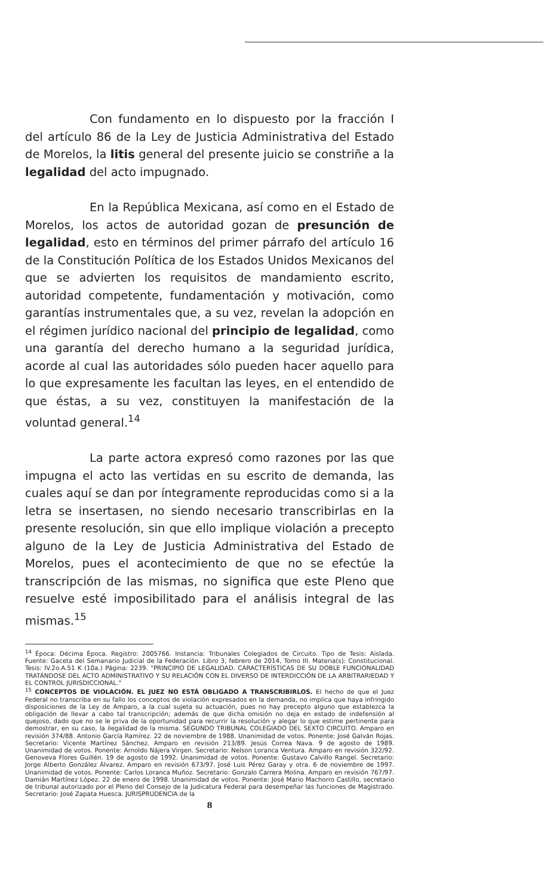Con fundamento en lo dispuesto por la fracción I del artículo 86 de la Ley de Justicia Administrativa del Estado de Morelos, la litis general del presente juicio se constriñe a la legalidad del acto impugnado.
En la República Mexicana, así como en el Estado de Morelos, los actos de autoridad gozan de presunción de legalidad, esto en términos del primer párrafo del artículo 16 de la Constitución Política de los Estados Unidos Mexicanos del que se advierten los requisitos de mandamiento escrito, autoridad competente, fundamentación y motivación, como garantías instrumentales que, a su vez, revelan la adopción en el régimen jurídico nacional del principio de legalidad, como una garantía del derecho humano a la seguridad jurídica, acorde al cual las autoridades sólo pueden hacer aquello para lo que expresamente les facultan las leyes, en el entendido de que éstas, a su vez, constituyen la manifestación de la voluntad general.<sup>14</sup>
La parte actora expresó como razones por las que impugna el acto las vertidas en su escrito de demanda, las cuales aquí se dan por íntegramente reproducidas como si a la letra se insertasen, no siendo necesario transcribirlas en la presente resolución, sin que ello implique violación a precepto alguno de la Ley de Justicia Administrativa del Estado de Morelos, pues el acontecimiento de que no se efectúe la transcripción de las mismas, no significa que este Pleno que resuelve esté imposibilitado para el análisis integral de las mismas.<sup>15</sup>
<sup>14</sup> Época: Décima Época. Registro: 2005766. Instancia: Tribunales Colegiados de Circuito. Tipo de Tesis: Aislada. Fuente: Gaceta del Semanario Judicial de la Federación. Libro 3, febrero de 2014, Tomo III. Materia(s): Constitucional. Tesis: IV.2o.A.51 K (10a.) Página: 2239. "PRINCIPIO DE LEGALIDAD. CARACTERÍSTICAS DE SU DOBLE FUNCIONALIDAD TRATÁNDOSE DEL ACTO ADMINISTRATIVO Y SU RELACIÓN CON EL DIVERSO DE INTERDICCIÓN DE LA ARBITRARIEDAD Y EL CONTROL JURISDICCIONAL."
<sup>15</sup> CONCEPTOS DE VIOLACIÓN. EL JUEZ NO ESTÁ OBLIGADO A TRANSCRIBIRLOS. El hecho de que el Juez Federal no transcriba en su fallo los conceptos de violación expresados en la demanda, no implica que haya infringido disposiciones de la Ley de Amparo, a la cual sujeta su actuación, pues no hay precepto alguno que establezca la obligación de llevar a cabo tal transcripción; además de que dicha omisión no deja en estado de indefensión al quejoso, dado que no se le priva de la oportunidad para recurrir la resolución y alegar lo que estime pertinente para demostrar, en su caso, la ilegalidad de la misma. SEGUNDO TRIBUNAL COLEGIADO DEL SEXTO CIRCUITO. Amparo en revisión 374/88. Antonio García Ramírez. 22 de noviembre de 1988. Unanimidad de votos. Ponente: José Galván Rojas. Secretario: Vicente Martínez Sánchez. Amparo en revisión 213/89. Jesús Correa Nava. 9 de agosto de 1989. Unanimidad de votos. Ponente: Arnoldo Nájera Virgen. Secretario: Nelson Loranca Ventura. Amparo en revisión 322/92. Genoveva Flores Guillén. 19 de agosto de 1992. Unanimidad de votos. Ponente: Gustavo Calvillo Rangel. Secretario: Jorge Alberto González Álvarez. Amparo en revisión 673/97. José Luis Pérez Garay y otra. 6 de noviembre de 1997. Unanimidad de votos. Ponente: Carlos Loranca Muñoz. Secretario: Gonzalo Carrera Molina. Amparo en revisión 767/97. Damián Martínez López. 22 de enero de 1998. Unanimidad de votos. Ponente: José Mario Machorro Castillo, secretario de tribunal autorizado por el Pleno del Consejo de la Judicatura Federal para desempeñar las funciones de Magistrado. Secretario: José Zapata Huesca. JURISPRUDENCIA de la
8